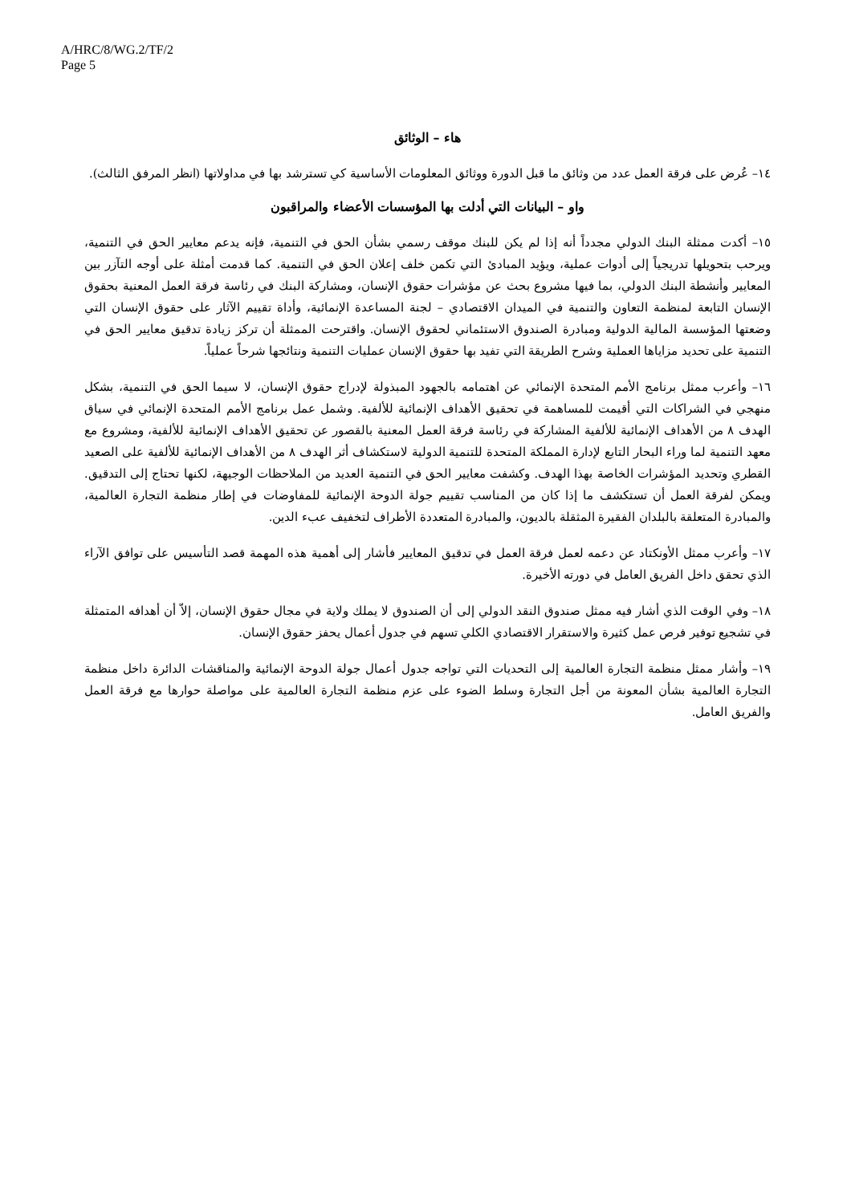A/HRC/8/WG.2/TF/2
Page 5
هاء – الوثائق
١٤– عُرض على فرقة العمل عدد من وثائق ما قبل الدورة ووثائق المعلومات الأساسية كي تسترشد بها في مداولاتها (انظر المرفق الثالث).
واو – البيانات التي أدلت بها المؤسسات الأعضاء والمراقبون
١٥– أكدت ممثلة البنك الدولي مجدداً أنه إذا لم يكن للبنك موقف رسمي بشأن الحق في التنمية، فإنه يدعم معايير الحق في التنمية، ويرحب بتحويلها تدريجياً إلى أدوات عملية، ويؤيد المبادئ التي تكمن خلف إعلان الحق في التنمية. كما قدمت أمثلة على أوجه التآزر بين المعايير وأنشطة البنك الدولي، بما فيها مشروع بحث عن مؤشرات حقوق الإنسان، ومشاركة البنك في رئاسة فرقة العمل المعنية بحقوق الإنسان التابعة لمنظمة التعاون والتنمية في الميدان الاقتصادي – لجنة المساعدة الإنمائية، وأداة تقييم الآثار على حقوق الإنسان التي وضعتها المؤسسة المالية الدولية ومبادرة الصندوق الاستئماني لحقوق الإنسان. واقترحت الممثلة أن تركز زيادة تدقيق معايير الحق في التنمية على تحديد مزاياها العملية وشرح الطريقة التي تفيد بها حقوق الإنسان عمليات التنمية ونتائجها شرحاً عملياً.
١٦– وأعرب ممثل برنامج الأمم المتحدة الإنمائي عن اهتمامه بالجهود المبذولة لإدراج حقوق الإنسان، لا سيما الحق في التنمية، بشكل منهجي في الشراكات التي أقيمت للمساهمة في تحقيق الأهداف الإنمائية للألفية. وشمل عمل برنامج الأمم المتحدة الإنمائي في سياق الهدف ٨ من الأهداف الإنمائية للألفية المشاركة في رئاسة فرقة العمل المعنية بالقصور عن تحقيق الأهداف الإنمائية للألفية، ومشروع مع معهد التنمية لما وراء البحار التابع لإدارة المملكة المتحدة للتنمية الدولية لاستكشاف أثر الهدف ٨ من الأهداف الإنمائية للألفية على الصعيد القطري وتحديد المؤشرات الخاصة بهذا الهدف. وكشفت معايير الحق في التنمية العديد من الملاحظات الوجيهة، لكنها تحتاج إلى التدقيق. ويمكن لفرقة العمل أن تستكشف ما إذا كان من المناسب تقييم جولة الدوحة الإنمائية للمفاوضات في إطار منظمة التجارة العالمية، والمبادرة المتعلقة بالبلدان الفقيرة المثقلة بالديون، والمبادرة المتعددة الأطراف لتخفيف عبء الدين.
١٧– وأعرب ممثل الأونكتاد عن دعمه لعمل فرقة العمل في تدقيق المعايير فأشار إلى أهمية هذه المهمة قصد التأسيس على توافق الآراء الذي تحقق داخل الفريق العامل في دورته الأخيرة.
١٨– وفي الوقت الذي أشار فيه ممثل صندوق النقد الدولي إلى أن الصندوق لا يملك ولاية في مجال حقوق الإنسان، إلاّ أن أهدافه المتمثلة في تشجيع توفير فرص عمل كثيرة والاستقرار الاقتصادي الكلي تسهم في جدول أعمال يحفز حقوق الإنسان.
١٩– وأشار ممثل منظمة التجارة العالمية إلى التحديات التي تواجه جدول أعمال جولة الدوحة الإنمائية والمناقشات الدائرة داخل منظمة التجارة العالمية بشأن المعونة من أجل التجارة وسلط الضوء على عزم منظمة التجارة العالمية على مواصلة حوارها مع فرقة العمل والفريق العامل.